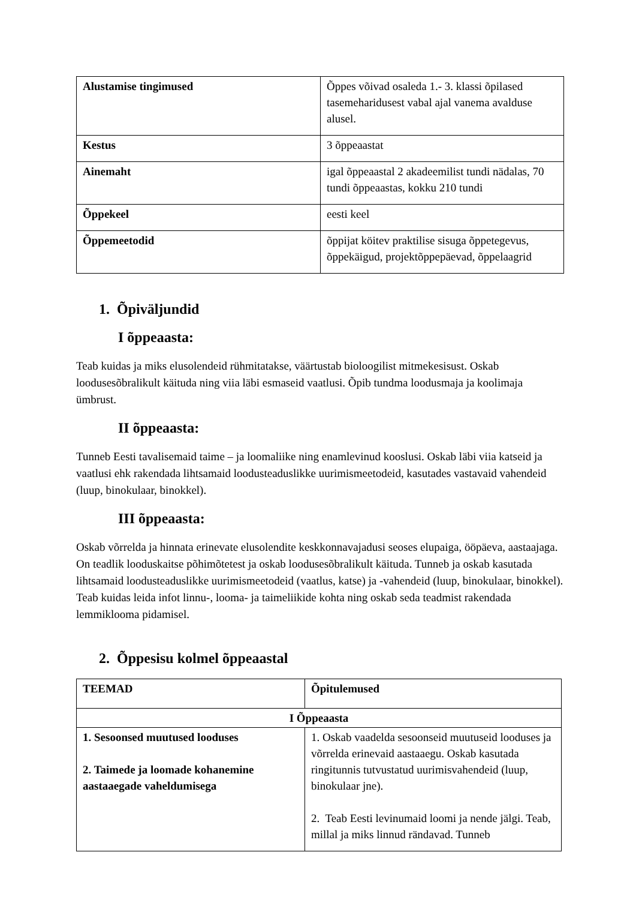| Alustamise tingimused | Õppes võivad osaleda 1.- 3. klassi õpilased tasemeharidusest vabal ajal vanema avalduse alusel. |
| Kestus | 3 õppeaastat |
| Ainemaht | igal õppeaastal 2 akadeemilist tundi nädalas, 70 tundi õppeaastas, kokku 210 tundi |
| Õppekeel | eesti keel |
| Õppemeetodid | õppijat köitev praktilise sisuga õppetegevus, õppekäigud, projektõppepäevad, õppelaagrid |
1. Õpiväljundid
I õppeaasta:
Teab kuidas ja miks elusolendeid rühmitatakse, väärtustab bioloogilist mitmekesisust. Oskab loodusesõbralikult käituda ning viia läbi esmaseid vaatlusi. Õpib tundma loodusmaja ja koolimaja ümbrust.
II õppeaasta:
Tunneb Eesti tavalisemaid taime – ja loomaliike ning enamlevinud kooslusi. Oskab läbi viia katseid ja vaatlusi ehk rakendada lihtsamaid loodusteaduslikke uurimismeetodeid, kasutades vastavaid vahendeid (luup, binokulaar, binokkel).
III õppeaasta:
Oskab võrrelda ja hinnata erinevate elusolendite keskkonnavajadusi seoses elupaiga, ööpäeva, aastaajaga. On teadlik looduskaitse põhimõtetest ja oskab loodusesõbralikult käituda. Tunneb ja oskab kasutada lihtsamaid loodusteaduslikke uurimismeetodeid (vaatlus, katse) ja -vahendeid (luup, binokulaar, binokkel). Teab kuidas leida infot linnu-, looma- ja taimeliikide kohta ning oskab seda teadmist rakendada lemmiklooma pidamisel.
2. Õppesisu kolmel õppeaastal
| TEEMAD | Õpitulemused |
| --- | --- |
| I Õppeaasta | |
| 1. Sesoonsed muutused looduses 2. Taimede ja loomade kohanemine aastaaegade vaheldumisega | 1. Oskab vaadelda sesoonseid muutuseid looduses ja võrrelda erinevaid aastaaegu. Oskab kasutada ringitunnis tutvustatud uurimisvahendeid (luup, binokulaar jne). 2. Teab Eesti levinumaid loomi ja nende jälgi. Teab, millal ja miks linnud rändavad. Tunneb |